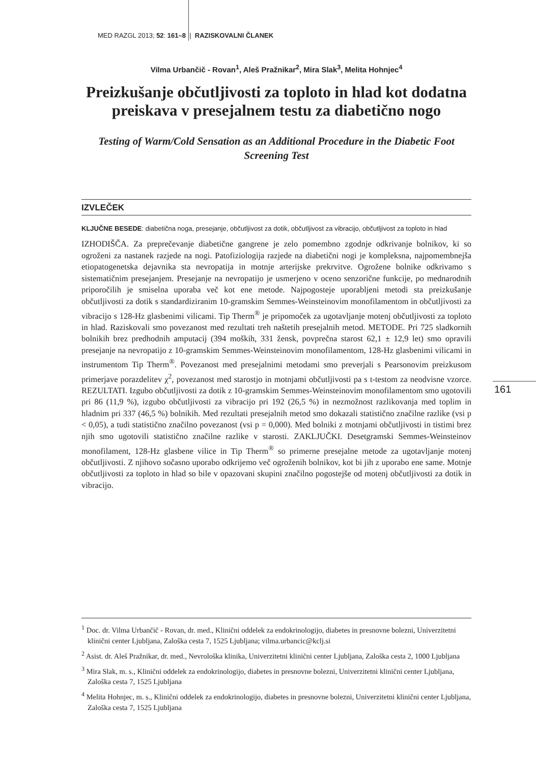MED RAZGL 2013; 52: 161–8 | RAZISKOVALNI ČLANEK
Vilma Urbančič - Rovan<sup>1</sup>, Aleš Pražnikar<sup>2</sup>, Mira Slak<sup>3</sup>, Melita Hohnjec<sup>4</sup>
Preizkušanje občutljivosti za toploto in hlad kot dodatna preiskava v presejalnem testu za diabetično nogo
Testing of Warm/Cold Sensation as an Additional Procedure in the Diabetic Foot Screening Test
IZVLEČEK
KLJUČNE BESEDE: diabetična noga, presejanje, občutljivost za dotik, občutljivost za vibracijo, občutljivost za toploto in hlad
IZHODIŠČA. Za preprečevanje diabetične gangrene je zelo pomembno zgodnje odkrivanje bolnikov, ki so ogroženi za nastanek razjede na nogi. Patofiziologija razjede na diabetični nogi je kompleksna, najpomembnejša etiopatogenetska dejavnika sta nevropatija in motnje arterijske prekrvitve. Ogrožene bolnike odkrivamo s sistematičnim presejanjem. Presejanje na nevropatijo je usmerjeno v oceno senzorične funkcije, po mednarodnih priporočilih je smiselna uporaba več kot ene metode. Najpogosteje uporabljeni metodi sta preizkušanje občutljivosti za dotik s standardiziranim 10-gramskim Semmes-Weinsteinovim monofilamentom in občutljivosti za vibracijo s 128-Hz glasbenimi vilicami. Tip Therm<sup>®</sup> je pripomoček za ugotavljanje motenj občutljivosti za toploto in hlad. Raziskovali smo povezanost med rezultati treh naštetih presejalnih metod. METODE. Pri 725 sladkornih bolnikih brez predhodnih amputacij (394 moških, 331 žensk, povprečna starost 62,1 ± 12,9 let) smo opravili presejanje na nevropatijo z 10-gramskim Semmes-Weinsteinovim monofilamentom, 128-Hz glasbenimi vilicami in instrumentom Tip Therm<sup>®</sup>. Povezanost med presejalnimi metodami smo preverjali s Pearsonovim preizkusom primerjave porazdelitev χ<sup>2</sup>, povezanost med starostjo in motnjami občutljivosti pa s t-testom za neodvisne vzorce. REZULTATI. Izgubo občutljivosti za dotik z 10-gramskim Semmes-Weinsteinovim monofilamentom smo ugotovili pri 86 (11,9 %), izgubo občutljivosti za vibracijo pri 192 (26,5 %) in nezmožnost razlikovanja med toplim in hladnim pri 337 (46,5 %) bolnikih. Med rezultati presejalnih metod smo dokazali statistično značilne razlike (vsi p < 0,05), a tudi statistično značilno povezanost (vsi p = 0,000). Med bolniki z motnjami občutljivosti in tistimi brez njih smo ugotovili statistično značilne razlike v starosti. ZAKLJUČKI. Desetgramski Semmes-Weinsteinov monofilament, 128-Hz glasbene vilice in Tip Therm<sup>®</sup> so primerne presejalne metode za ugotavljanje motenj občutljivosti. Z njihovo sočasno uporabo odkrijemo več ogroženih bolnikov, kot bi jih z uporabo ene same. Motnje občutljivosti za toploto in hlad so bile v opazovani skupini značilno pogostejše od motenj občutljivosti za dotik in vibracijo.
161
<sup>1</sup> Doc. dr. Vilma Urbančič - Rovan, dr. med., Klinični oddelek za endokrinologijo, diabetes in presnovne bolezni, Univerzitetni klinični center Ljubljana, Zaloška cesta 7, 1525 Ljubljana; vilma.urbancic@kclj.si
<sup>2</sup> Asist. dr. Aleš Pražnikar, dr. med., Nevrološka klinika, Univerzitetni klinični center Ljubljana, Zaloška cesta 2, 1000 Ljubljana
<sup>3</sup> Mira Slak, m. s., Klinični oddelek za endokrinologijo, diabetes in presnovne bolezni, Univerzitetni klinični center Ljubljana, Zaloška cesta 7, 1525 Ljubljana
<sup>4</sup> Melita Hohnjec, m. s., Klinični oddelek za endokrinologijo, diabetes in presnovne bolezni, Univerzitetni klinični center Ljubljana, Zaloška cesta 7, 1525 Ljubljana